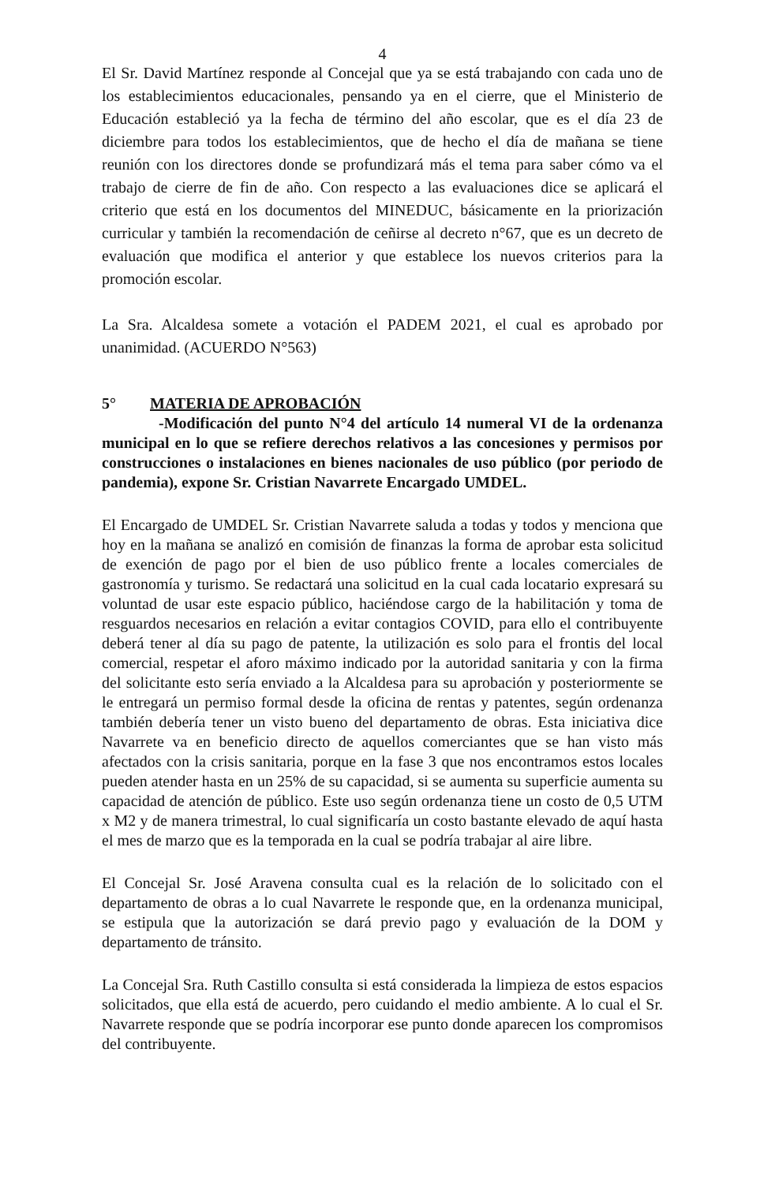4
El Sr. David Martínez responde al Concejal que ya se está trabajando con cada uno de los establecimientos educacionales, pensando ya en el cierre, que el Ministerio de Educación estableció ya la fecha de término del año escolar, que es el día 23 de diciembre para todos los establecimientos, que de hecho el día de mañana se tiene reunión con los directores donde se profundizará más el tema para saber cómo va el trabajo de cierre de fin de año. Con respecto a las evaluaciones dice se aplicará el criterio que está en los documentos del MINEDUC, básicamente en la priorización curricular y también la recomendación de ceñirse al decreto n°67, que es un decreto de evaluación que modifica el anterior y que establece los nuevos criterios para la promoción escolar.
La Sra. Alcaldesa somete a votación el PADEM 2021, el cual es aprobado por unanimidad. (ACUERDO N°563)
5° MATERIA DE APROBACIÓN
-Modificación del punto N°4 del artículo 14 numeral VI de la ordenanza municipal en lo que se refiere derechos relativos a las concesiones y permisos por construcciones o instalaciones en bienes nacionales de uso público (por periodo de pandemia), expone Sr. Cristian Navarrete Encargado UMDEL.
El Encargado de UMDEL Sr. Cristian Navarrete saluda a todas y todos y menciona que hoy en la mañana se analizó en comisión de finanzas la forma de aprobar esta solicitud de exención de pago por el bien de uso público frente a locales comerciales de gastronomía y turismo. Se redactará una solicitud en la cual cada locatario expresará su voluntad de usar este espacio público, haciéndose cargo de la habilitación y toma de resguardos necesarios en relación a evitar contagios COVID, para ello el contribuyente deberá tener al día su pago de patente, la utilización es solo para el frontis del local comercial, respetar el aforo máximo indicado por la autoridad sanitaria y con la firma del solicitante esto sería enviado a la Alcaldesa para su aprobación y posteriormente se le entregará un permiso formal desde la oficina de rentas y patentes, según ordenanza también debería tener un visto bueno del departamento de obras. Esta iniciativa dice Navarrete va en beneficio directo de aquellos comerciantes que se han visto más afectados con la crisis sanitaria, porque en la fase 3 que nos encontramos estos locales pueden atender hasta en un 25% de su capacidad, si se aumenta su superficie aumenta su capacidad de atención de público. Este uso según ordenanza tiene un costo de 0,5 UTM x M2 y de manera trimestral, lo cual significaría un costo bastante elevado de aquí hasta el mes de marzo que es la temporada en la cual se podría trabajar al aire libre.
El Concejal Sr. José Aravena consulta cual es la relación de lo solicitado con el departamento de obras a lo cual Navarrete le responde que, en la ordenanza municipal, se estipula que la autorización se dará previo pago y evaluación de la DOM y departamento de tránsito.
La Concejal Sra. Ruth Castillo consulta si está considerada la limpieza de estos espacios solicitados, que ella está de acuerdo, pero cuidando el medio ambiente. A lo cual el Sr. Navarrete responde que se podría incorporar ese punto donde aparecen los compromisos del contribuyente.